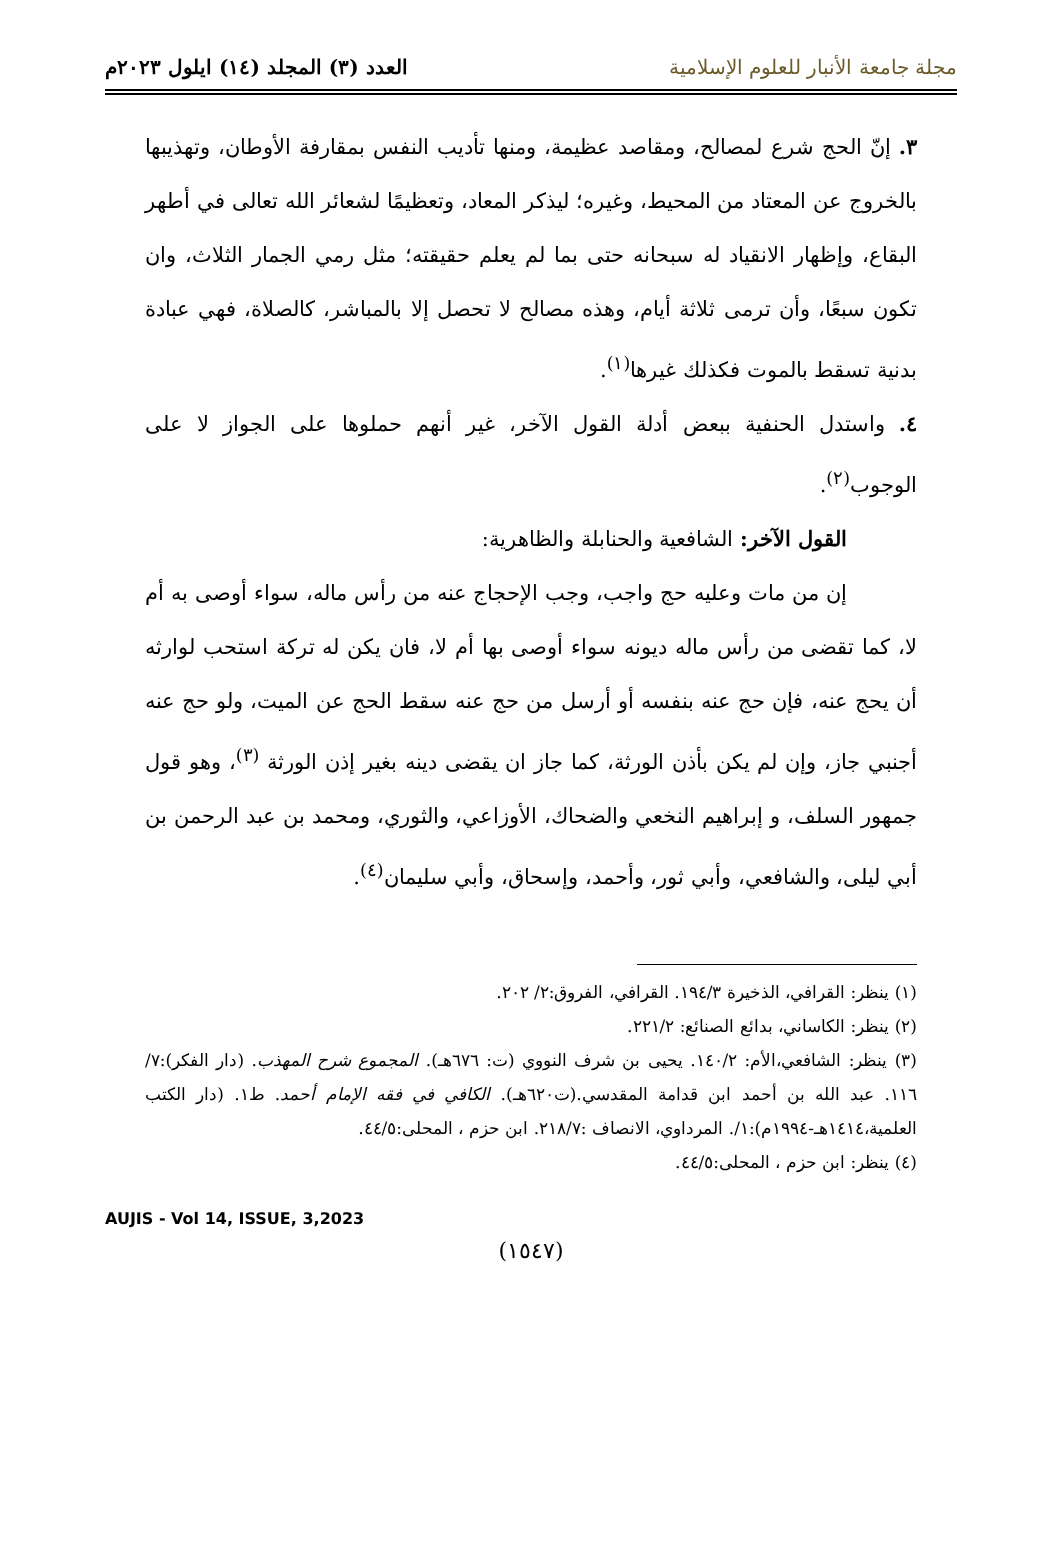مجلة جامعة الأنبار للعلوم الإسلامية
العدد (٣) المجلد (١٤) ايلول ٢٠٢٣م
٣. إنّ الحج شرع لمصالح، ومقاصد عظيمة، ومنها تأديب النفس بمقارفة الأوطان، وتهذيبها بالخروج عن المعتاد من المحيط، وغيره؛ ليذكر المعاد، وتعظيمًا لشعائر الله تعالى في أطهر البقاع، وإظهار الانقياد له سبحانه حتى بما لم يعلم حقيقته؛ مثل رمي الجمار الثلاث، وان تكون سبعًا، وأن ترمى ثلاثة أيام، وهذه مصالح لا تحصل إلا بالمباشر، كالصلاة، فهي عبادة بدنية تسقط بالموت فكذلك غيرها<sup>(١)</sup>.
٤. واستدل الحنفية ببعض أدلة القول الآخر، غير أنهم حملوها على الجواز لا على الوجوب<sup>(٢)</sup>.
القول الآخر: الشافعية والحنابلة والظاهرية:
إن من مات وعليه حج واجب، وجب الإحجاج عنه من رأس ماله، سواء أوصى به أم لا، كما تقضى من رأس ماله ديونه سواء أوصى بها أم لا، فان يكن له تركة استحب لوارثه أن يحج عنه، فإن حج عنه بنفسه أو أرسل من حج عنه سقط الحج عن الميت، ولو حج عنه أجنبي جاز، وإن لم يكن بأذن الورثة، كما جاز ان يقضى دينه بغير إذن الورثة <sup>(٣)</sup>، وهو قول جمهور السلف، و إبراهيم النخعي والضحاك، الأوزاعي، والثوري، ومحمد بن عبد الرحمن بن أبي ليلى، والشافعي، وأبي ثور، وأحمد، وإسحاق، وأبي سليمان<sup>(٤)</sup>.
(١) ينظر: القرافي، الذخيرة ١٩٤/٣. القرافي، الفروق:٢/ ٢٠٢.
(٢) ينظر: الكاساني، بدائع الصنائع: ٢٢١/٢.
(٣) ينظر: الشافعي،الأم: ١٤٠/٢. يحيى بن شرف النووي (ت: ٦٧٦هـ). المجموع شرح المهذب. (دار الفكر):٧/ ١١٦. عبد الله بن أحمد ابن قدامة المقدسي.(ت٦٢٠هـ). الكافي في فقه الإمام أحمد. ط١. (دار الكتب العلمية،١٤١٤هـ-١٩٩٤م):١/. المرداوي، الانصاف :٢١٨/٧. ابن حزم ، المحلى:٤٤/٥.
(٤) ينظر: ابن حزم ، المحلى:٤٤/٥.
AUJIS - Vol 14, ISSUE, 3,2023
(١٥٤٧)